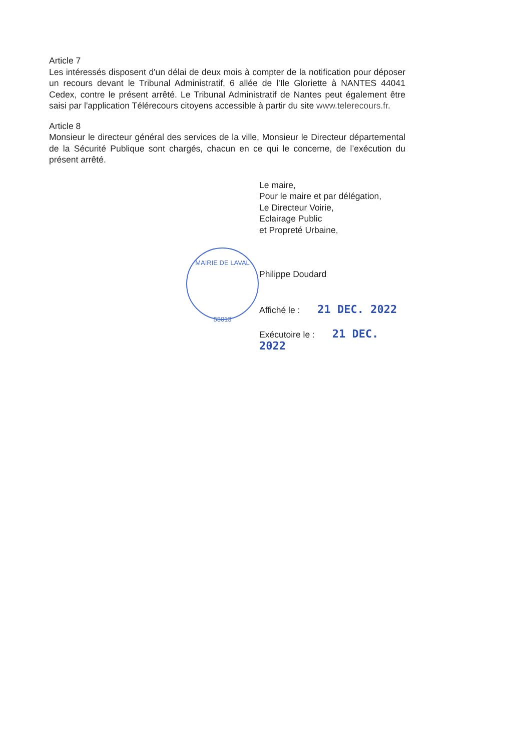MAIRIE DE LAVAL
53013
Article 7
Les intéressés disposent d'un délai de deux mois à compter de la notification pour déposer un recours devant le Tribunal Administratif, 6 allée de l'Ile Gloriette à NANTES 44041 Cedex, contre le présent arrêté. Le Tribunal Administratif de Nantes peut également être saisi par l'application Télérecours citoyens accessible à partir du site www.telerecours.fr.
Article 8
Monsieur le directeur général des services de la ville, Monsieur le Directeur départemental de la Sécurité Publique sont chargés, chacun en ce qui le concerne, de l’exécution du présent arrêté.
Le maire,
Pour le maire et par délégation,
Le Directeur Voirie,
Eclairage Public
et Propreté Urbaine,
Philippe Doudard
Affiché le : 21 DEC. 2022
Exécutoire le : 21 DEC. 2022